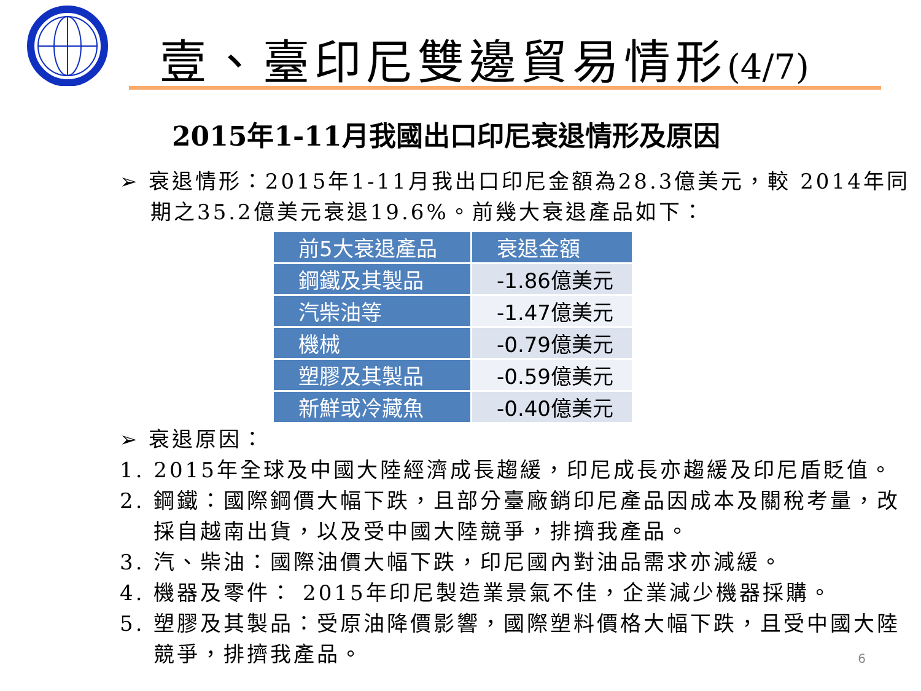壹、臺印尼雙邊貿易情形(4/7)
2015年1-11月我國出口印尼衰退情形及原因
➢ 衰退情形：2015年1-11月我出口印尼金額為28.3億美元，較 2014年同期之35.2億美元衰退19.6%。前幾大衰退產品如下：
| 前5大衰退產品 | 衰退金額 |
| --- | --- |
| 鋼鐵及其製品 | -1.86億美元 |
| 汽柴油等 | -1.47億美元 |
| 機械 | -0.79億美元 |
| 塑膠及其製品 | -0.59億美元 |
| 新鮮或冷藏魚 | -0.40億美元 |
➢ 衰退原因：
1. 2015年全球及中國大陸經濟成長趨緩，印尼成長亦趨緩及印尼盾貶值。
2. 鋼鐵：國際鋼價大幅下跌，且部分臺廠銷印尼產品因成本及關稅考量，改採自越南出貨，以及受中國大陸競爭，排擠我產品。
3. 汽、柴油：國際油價大幅下跌，印尼國內對油品需求亦減緩。
4. 機器及零件： 2015年印尼製造業景氣不佳，企業減少機器採購。
5. 塑膠及其製品：受原油降價影響，國際塑料價格大幅下跌，且受中國大陸競爭，排擠我產品。
6